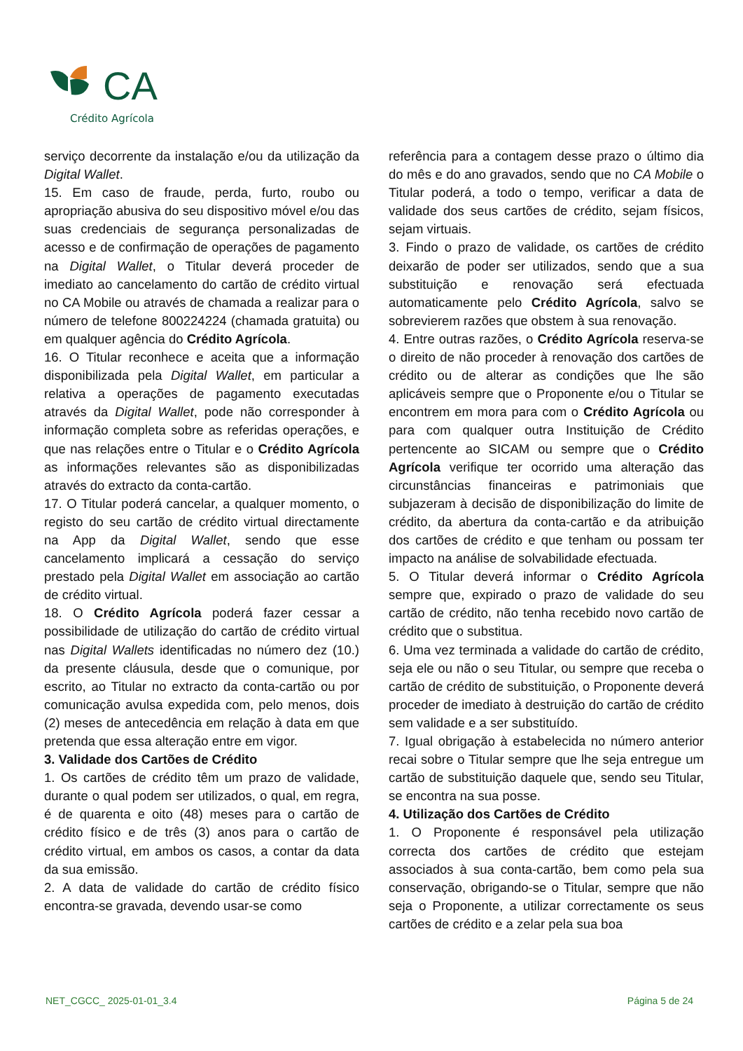CA
Crédito Agrícola
serviço decorrente da instalação e/ou da utilização da Digital Wallet.
15. Em caso de fraude, perda, furto, roubo ou apropriação abusiva do seu dispositivo móvel e/ou das suas credenciais de segurança personalizadas de acesso e de confirmação de operações de pagamento na Digital Wallet, o Titular deverá proceder de imediato ao cancelamento do cartão de crédito virtual no CA Mobile ou através de chamada a realizar para o número de telefone 800224224 (chamada gratuita) ou em qualquer agência do Crédito Agrícola.
16. O Titular reconhece e aceita que a informação disponibilizada pela Digital Wallet, em particular a relativa a operações de pagamento executadas através da Digital Wallet, pode não corresponder à informação completa sobre as referidas operações, e que nas relações entre o Titular e o Crédito Agrícola as informações relevantes são as disponibilizadas através do extracto da conta-cartão.
17. O Titular poderá cancelar, a qualquer momento, o registo do seu cartão de crédito virtual directamente na App da Digital Wallet, sendo que esse cancelamento implicará a cessação do serviço prestado pela Digital Wallet em associação ao cartão de crédito virtual.
18. O Crédito Agrícola poderá fazer cessar a possibilidade de utilização do cartão de crédito virtual nas Digital Wallets identificadas no número dez (10.) da presente cláusula, desde que o comunique, por escrito, ao Titular no extracto da conta-cartão ou por comunicação avulsa expedida com, pelo menos, dois (2) meses de antecedência em relação à data em que pretenda que essa alteração entre em vigor.
3. Validade dos Cartões de Crédito
1. Os cartões de crédito têm um prazo de validade, durante o qual podem ser utilizados, o qual, em regra, é de quarenta e oito (48) meses para o cartão de crédito físico e de três (3) anos para o cartão de crédito virtual, em ambos os casos, a contar da data da sua emissão.
2. A data de validade do cartão de crédito físico encontra-se gravada, devendo usar-se como
referência para a contagem desse prazo o último dia do mês e do ano gravados, sendo que no CA Mobile o Titular poderá, a todo o tempo, verificar a data de validade dos seus cartões de crédito, sejam físicos, sejam virtuais.
3. Findo o prazo de validade, os cartões de crédito deixarão de poder ser utilizados, sendo que a sua substituição e renovação será efectuada automaticamente pelo Crédito Agrícola, salvo se sobrevierem razões que obstem à sua renovação.
4. Entre outras razões, o Crédito Agrícola reserva-se o direito de não proceder à renovação dos cartões de crédito ou de alterar as condições que lhe são aplicáveis sempre que o Proponente e/ou o Titular se encontrem em mora para com o Crédito Agrícola ou para com qualquer outra Instituição de Crédito pertencente ao SICAM ou sempre que o Crédito Agrícola verifique ter ocorrido uma alteração das circunstâncias financeiras e patrimoniais que subjazeram à decisão de disponibilização do limite de crédito, da abertura da conta-cartão e da atribuição dos cartões de crédito e que tenham ou possam ter impacto na análise de solvabilidade efectuada.
5. O Titular deverá informar o Crédito Agrícola sempre que, expirado o prazo de validade do seu cartão de crédito, não tenha recebido novo cartão de crédito que o substitua.
6. Uma vez terminada a validade do cartão de crédito, seja ele ou não o seu Titular, ou sempre que receba o cartão de crédito de substituição, o Proponente deverá proceder de imediato à destruição do cartão de crédito sem validade e a ser substituído.
7. Igual obrigação à estabelecida no número anterior recai sobre o Titular sempre que lhe seja entregue um cartão de substituição daquele que, sendo seu Titular, se encontra na sua posse.
4. Utilização dos Cartões de Crédito
1. O Proponente é responsável pela utilização correcta dos cartões de crédito que estejam associados à sua conta-cartão, bem como pela sua conservação, obrigando-se o Titular, sempre que não seja o Proponente, a utilizar correctamente os seus cartões de crédito e a zelar pela sua boa
NET_CGCC_ 2025-01-01_3.4 Página 5 de 24